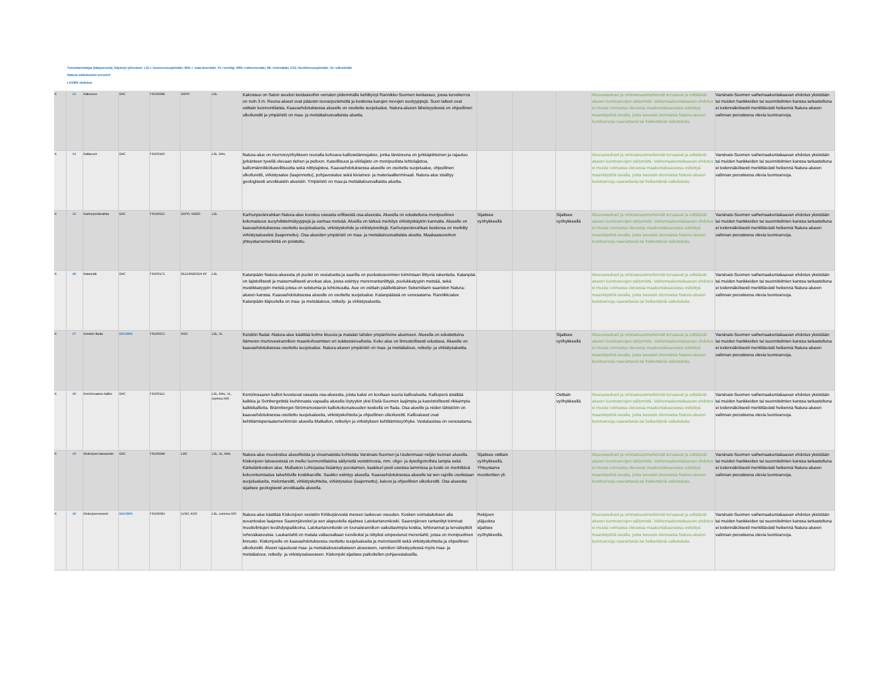Toteuttamistapa (lakiperusta), käytetyt lyhenteet: LSL= luonnonsuojelulaki, MAL= maa-aineslaki, VL=vesilaji, MRL=rakennuslaki, ML=metsälaki, KSL=koskiensuojelulaki, UL=ulkoilulaki
Natura-vaikutusten arviointi
LAVMK ehdotus
| K | 23 | Kakossuo | SAC | FI0200088 | SSPO | LSL | Kakossuo on Salon seudun keidassoihin verraten pidemmälle kehittynyt Rannikko-Suomen keidassuo, jossa turvekerros on noin 3 m. Reuna-alueet ovat pääosin isovarpurämettä ja keskiosa karujen nevojen suotyyppejä. Suon laiteet ovat osittain luonnontilaisia. Kaavaehdotuksessa alueelle on osoitettu suojelualue. Natura-alueen läheisyydessä on ohjeellinen ulkoilureitti ja ympäristö on maa- ja metsätalousvaltaista aluetta. | | | | Aluevaraukset ja ominaisuusmerkinnät turvaavat ja edistävät alueen luontoarvojen säilymistä. Vaihemaakuntakaavan ehdotus ei muuta voimassa olevassa maakuntakaavassa esitettyä maankäyttöä tavalla, josta seuraisi olennaisia Natura-alueen luontoarvoja vaarantavia tai heikentäviä vaikutuksia. | Varsinais-Suomen vaihemaakuntakaavan ehdotus yksistään tai muiden hankkeiden tai suunnitelmien kanssa tarkasteltuna ei todennäköisesti merkittävästi heikennä Natura-alueen valinnan perusteena olevia luontoarvoja. |
| K | 24 | Kallavuori | SAC | FI0200160 | | LSL, MAL | Natura-alue on murrosvyöhykkeen reunalla kohoava kallioselännejakso, jonka länsireuna on jyrkkäpiirteinen ja rajautuu jyrkänteen tyvellä olevaan tiehen ja peltoon. Kasvillisuus ja eliölajisto on monipuolista lehtolajistoa, kalliomännikkökasvillisuutta sekä niittylajistoa. Kaavaehdotuksessa alueelle on osoitettu suojelualue, ohjeellinen ulkoilureitti, virkistysalue (laajennettu), pohjavesialue sekä kiviaines- ja materiaaliterminaali. Natura-alue sisältyy geologisesti arvokkaisiin alueisiin. Ympäristö on maa-ja metsätalousvaltaista aluetta. | | | | Aluevaraukset ja ominaisuusmerkinnät turvaavat ja edistävät alueen luontoarvojen säilymistä. Vaihemaakuntakaavan ehdotus ei muuta voimassa olevassa maakuntakaavassa esitettyä maankäyttöä tavalla, josta seuraisi olennaisia Natura-alueen luontoarvoja vaarantavia tai heikentäviä vaikutuksia. | Varsinais-Suomen vaihemaakuntakaavan ehdotus yksistään tai muiden hankkeiden tai suunnitelmien kanssa tarkasteltuna ei todennäköisesti merkittävästi heikennä Natura-alueen valinnan perusteena olevia luontoarvoja. |
| K | 25 | Karhunperänrahka | SAC | FI0200015 | SSPO, VMSO | LSL | Karhunperänrahkan Natura-alue koostuu useasta erillisestä osa-alueesta. Alueella on edustettuna monipuolinen kokonaisuus suoyhdistelmätyyppejä ja vanhaa metsää. Alueilla on tärkeä merkitys virkistyskäytön kannalta. Alueelle on kaavaehdotuksessa osoitettu suojelualueita, virkistyskohde ja virkistysreittejä. Karhunperänrahkan keskiosa on merkitty virkistysalueeksi (laajennettu). Osa-alueiden ympäristö on maa- ja metsätalousvaltaista aluetta. Maakaasuverkon yhteystarvemerkintä on poistettu. | Sijaitsee vyöhykkeellä | | Sijaitsee vyöhykkeellä | Aluevaraukset ja ominaisuusmerkinnät turvaavat ja edistävät alueen luontoarvojen säilymistä. Vaihemaakuntakaavan ehdotus ei muuta voimassa olevassa maakuntakaavassa esitettyä maankäyttöä tavalla, josta seuraisi olennaisia Natura-alueen luontoarvoja vaarantavia tai heikentäviä vaikutuksia. | Varsinais-Suomen vaihemaakuntakaavan ehdotus yksistään tai muiden hankkeiden tai suunnitelmien kanssa tarkasteltuna ei todennäköisesti merkittävästi heikennä Natura-alueen valinnan perusteena olevia luontoarvoja. |
| K | 26 | Katanpää | SAC | FI0200172 | SELKÄMEREN KP | LSL | Katanpään Natura-alueesta yli puolet on vesialuetta ja saarilla on puolustusvoimien toimintaan liittyviä rakenteita. Katanpää on lajistollisesti ja maisemallisesti arvokas alue, jossa esiintyy merenrantaniittyjä, puolukkatyypin metsää, sekä mustikkatyypin metsiä joissa on soistumia ja lehtoisuutta. Aue on osittain päällekkäinen Seksmiilarin saariston Natura-alueen kanssa. Kaavaehdotuksessa alueelle on osoitettu suojelualue. Katanpäässä on venesatama. Rannikkoalue Katanpään itäpuolella on maa- ja metsätalous, retkeily- ja virkistysaluetta. | | | | Aluevaraukset ja ominaisuusmerkinnät turvaavat ja edistävät alueen luontoarvojen säilymistä. Vaihemaakuntakaavan ehdotus ei muuta voimassa olevassa maakuntakaavassa esitettyä maankäyttöä tavalla, josta seuraisi olennaisia Natura-alueen luontoarvoja vaarantavia tai heikentäviä vaikutuksia. | Varsinais-Suomen vaihemaakuntakaavan ehdotus yksistään tai muiden hankkeiden tai suunnitelmien kanssa tarkasteltuna ei todennäköisesti merkittävästi heikennä Natura-alueen valinnan perusteena olevia luontoarvoja. |
| K | 27 | Keistiön fladat | SAC/SPA | FI0200071 | RSO | LSL, VL | Keistiön fladat -Natura-alue käsittää kolme kluuvia ja matalan lahden ympäröivine alueineen. Alueella on edustettuina Itämeren murtovesirannikon maankohoamisen eri sukkessiovaiheita. Koko alue on linnustollisesti edustava. Alueelle on kaavaehdotuksessa osoitettu suojelualue. Natura-alueen ympäristö on maa- ja metsätalous, retkeily- ja virkistysaluetta. | | | Sijaitsee vyöhykkeellä | Aluevaraukset ja ominaisuusmerkinnät turvaavat ja edistävät alueen luontoarvojen säilymistä. Vaihemaakuntakaavan ehdotus ei muuta voimassa olevassa maakuntakaavassa esitettyä maankäyttöä tavalla, josta seuraisi olennaisia Natura-alueen luontoarvoja vaarantavia tai heikentäviä vaikutuksia. | Varsinais-Suomen vaihemaakuntakaavan ehdotus yksistään tai muiden hankkeiden tai suunnitelmien kanssa tarkasteltuna ei todennäköisesti merkittävästi heikennä Natura-alueen valinnan perusteena olevia luontoarvoja. |
| K | 28 | Kemiönsaaren kalliot | SAC | FI0200113 | | LSL, MAL, VL, sopimus MO | Kemiönsaaren kalliot koostuvat useasta osa-alueesta, joista kaksi on kooltaan suuria kallioalueita. Kallioperä sisältää kalkkia ja Svinbergetistä louhinnasta vapaalla alueella löytyykin yksi Etelä-Suomen laajimpia ja kasvistollisesti rikkaimpia kalkkikallioita. Brännberget-Strömsmossenin kalliokokonaisuuden keskellä on flada. Osa-alueille ja niiden lähistöön on kaavaehdotuksessa osoitettu suojelualueita, virkistyskohteita ja ohjeellinen ulkoilureitti. Kallioalueet ovat kehittämisperiaatemerkinnän alueella Matkailun, retkeilyn ja virkistyksen kehittämisvyöhyke. Vestalaxissa on venesatama. | | | Osittain vyöhykkeellä | Aluevaraukset ja ominaisuusmerkinnät turvaavat ja edistävät alueen luontoarvojen säilymistä. Vaihemaakuntakaavan ehdotus ei muuta voimassa olevassa maakuntakaavassa esitettyä maankäyttöä tavalla, josta seuraisi olennaisia Natura-alueen luontoarvoja vaarantavia tai heikentäviä vaikutuksia. | Varsinais-Suomen vaihemaakuntakaavan ehdotus yksistään tai muiden hankkeiden tai suunnitelmien kanssa tarkasteltuna ei todennäköisesti merkittävästi heikennä Natura-alueen valinnan perusteena olevia luontoarvoja. |
| K | 29 | Kiskonjoen latvavedet | SAC | FI0200048 | LSO | LSL, VL, MAL | Natura-alue muodostuu alueellisista ja viivamaisista kohteista Varsinais-Suomen ja Uudenmaan neljän kunnan alueella. Kiskonjoen latvavesissä on melko luonnontilaisina säilyneitä vesistönosia, mm. oligo- ja dysoligotrofisia lampia sekä Kärkelänkosken alue. Mullaston Lohiojassa lisääntyy purotaimen, kaakkuri pesii useissa lammissa ja koski on merkittävä kokoontumisalue talvehtiville koskikaroille. Saukko esiintyy alueella. Kaavaehdotuksessa alueelle tai sen rajoille osoitetaan suojelualueita, melontareitti, virkistyskohteita, virkistysalue (laajennettu), kaivos ja ohjeellinen ulkoilureitti. Osa alueesta sijaitsee geologisesti arvokkaalla alueella. | Sijaitsee osittain vyöhykkeellä. Yhteystarve moottoritien yli. | | | Aluevaraukset ja ominaisuusmerkinnät turvaavat ja edistävät alueen luontoarvojen säilymistä. Vaihemaakuntakaavan ehdotus ei muuta voimassa olevassa maakuntakaavassa esitettyä maankäyttöä tavalla, josta seuraisi olennaisia Natura-alueen luontoarvoja vaarantavia tai heikentäviä vaikutuksia. | Varsinais-Suomen vaihemaakuntakaavan ehdotus yksistään tai muiden hankkeiden tai suunnitelmien kanssa tarkasteltuna ei todennäköisesti merkittävästi heikennä Natura-alueen valinnan perusteena olevia luontoarvoja. |
| K | 30 | Kiskonjoenvesistö | SAC/SPA | FI0200083 | LVSO, KSO | LSL, sopimus MO | Natura-alue käsittää Kiskonjoen vesistön Kirkkojärvestä mereen laskevan osuuden. Kosken voimalaitoksen alla suvantoalue laajenee Saarenjärveksi ja sen alapuolella sijaitsee Latokartanonkoski. Saarenjärven rantaniityt toimivat muuttolintujen levähdyspaikkoina. Latokartanonkoski on lounaisrannikon vaikuttavimpia koskia, lehtorannat ja tervalepiköt reheväkasvuisia. Laukanlahti on matala valtaosaltaan ruovikoksi ja niityiksi umpeutunut merenlahti, jossa on monipuolinen linnusto. Kiskonjoelle on kaavaehdotuksessa osoitettu suojelualueita ja melontareitti sekä virkistyskohteita ja ohjeellinen ulkoilureitti. Alueet rajautuvat maa- ja metsätalousvaltaiseen alueeseen, rannikon läheisyydessä myös maa- ja metsätalous, retkeily- ja virkistysalueeseen. Kiskonjoki sijaitsee paikoitellen pohjavesialueilla. | Rekijoen yläjuoksu sijaitsee vyöhykkeellä. | | | Aluevaraukset ja ominaisuusmerkinnät turvaavat ja edistävät alueen luontoarvojen säilymistä. Vaihemaakuntakaavan ehdotus ei muuta voimassa olevassa maakuntakaavassa esitettyä maankäyttöä tavalla, josta seuraisi olennaisia Natura-alueen luontoarvoja vaarantavia tai heikentäviä vaikutuksia. | Varsinais-Suomen vaihemaakuntakaavan ehdotus yksistään tai muiden hankkeiden tai suunnitelmien kanssa tarkasteltuna ei todennäköisesti merkittävästi heikennä Natura-alueen valinnan perusteena olevia luontoarvoja. |